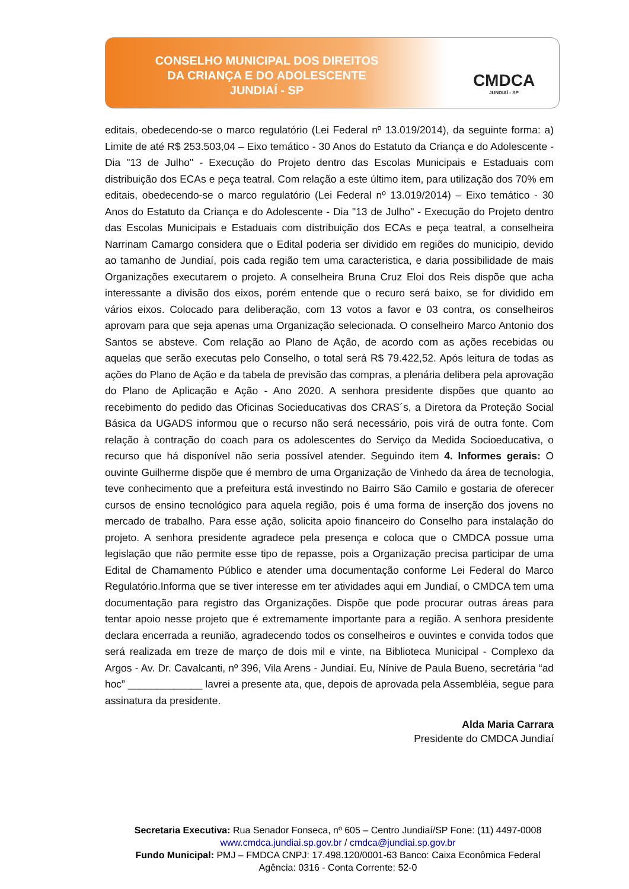CONSELHO MUNICIPAL DOS DIREITOS
DA CRIANÇA E DO ADOLESCENTE
JUNDIAÍ - SP
CMDCA
JUNDIAÍ - SP
editais, obedecendo-se o marco regulatório (Lei Federal nº 13.019/2014), da seguinte forma: a) Limite de até R$ 253.503,04 – Eixo temático - 30 Anos do Estatuto da Criança e do Adolescente - Dia "13 de Julho" - Execução do Projeto dentro das Escolas Municipais e Estaduais com distribuição dos ECAs e peça teatral. Com relação a este último item, para utilização dos 70% em editais, obedecendo-se o marco regulatório (Lei Federal nº 13.019/2014) – Eixo temático - 30 Anos do Estatuto da Criança e do Adolescente - Dia "13 de Julho" - Execução do Projeto dentro das Escolas Municipais e Estaduais com distribuição dos ECAs e peça teatral, a conselheira Narrinam Camargo considera que o Edital poderia ser dividido em regiões do municipio, devido ao tamanho de Jundiaí, pois cada região tem uma caracteristica, e daria possibilidade de mais Organizações executarem o projeto. A conselheira Bruna Cruz Eloi dos Reis dispõe que acha interessante a divisão dos eixos, porém entende que o recuro será baixo, se for dividido em vários eixos. Colocado para deliberação, com 13 votos a favor e 03 contra, os conselheiros aprovam para que seja apenas uma Organização selecionada. O conselheiro Marco Antonio dos Santos se absteve. Com relação ao Plano de Ação, de acordo com as ações recebidas ou aquelas que serão executas pelo Conselho, o total será R$ 79.422,52. Após leitura de todas as ações do Plano de Ação e da tabela de previsão das compras, a plenária delibera pela aprovação do Plano de Aplicação e Ação - Ano 2020. A senhora presidente dispões que quanto ao recebimento do pedido das Oficinas Socieducativas dos CRAS´s, a Diretora da Proteção Social Básica da UGADS informou que o recurso não será necessário, pois virá de outra fonte. Com relação à contração do coach para os adolescentes do Serviço da Medida Socioeducativa, o recurso que há disponível não seria possível atender. Seguindo item 4. Informes gerais: O ouvinte Guilherme dispõe que é membro de uma Organização de Vinhedo da área de tecnologia, teve conhecimento que a prefeitura está investindo no Bairro São Camilo e gostaria de oferecer cursos de ensino tecnológico para aquela região, pois é uma forma de inserção dos jovens no mercado de trabalho. Para esse ação, solicita apoio financeiro do Conselho para instalação do projeto. A senhora presidente agradece pela presença e coloca que o CMDCA possue uma legislação que não permite esse tipo de repasse, pois a Organização precisa participar de uma Edital de Chamamento Público e atender uma documentação conforme Lei Federal do Marco Regulatório.Informa que se tiver interesse em ter atividades aqui em Jundiaí, o CMDCA tem uma documentação para registro das Organizações. Dispõe que pode procurar outras áreas para tentar apoio nesse projeto que é extremamente importante para a região. A senhora presidente declara encerrada a reunião, agradecendo todos os conselheiros e ouvintes e convida todos que será realizada em treze de março de dois mil e vinte, na Biblioteca Municipal - Complexo da Argos - Av. Dr. Cavalcanti, nº 396, Vila Arens - Jundiaí. Eu, Nínive de Paula Bueno, secretária “ad hoc” _____________ lavrei a presente ata, que, depois de aprovada pela Assembléia, segue para assinatura da presidente.
Alda Maria Carrara
Presidente do CMDCA Jundiaí
Secretaria Executiva: Rua Senador Fonseca, nº 605 – Centro Jundiaí/SP Fone: (11) 4497-0008
www.cmdca.jundiai.sp.gov.br / cmdca@jundiai.sp.gov.br
Fundo Municipal: PMJ – FMDCA CNPJ: 17.498.120/0001-63 Banco: Caixa Econômica Federal
Agência: 0316 - Conta Corrente: 52-0